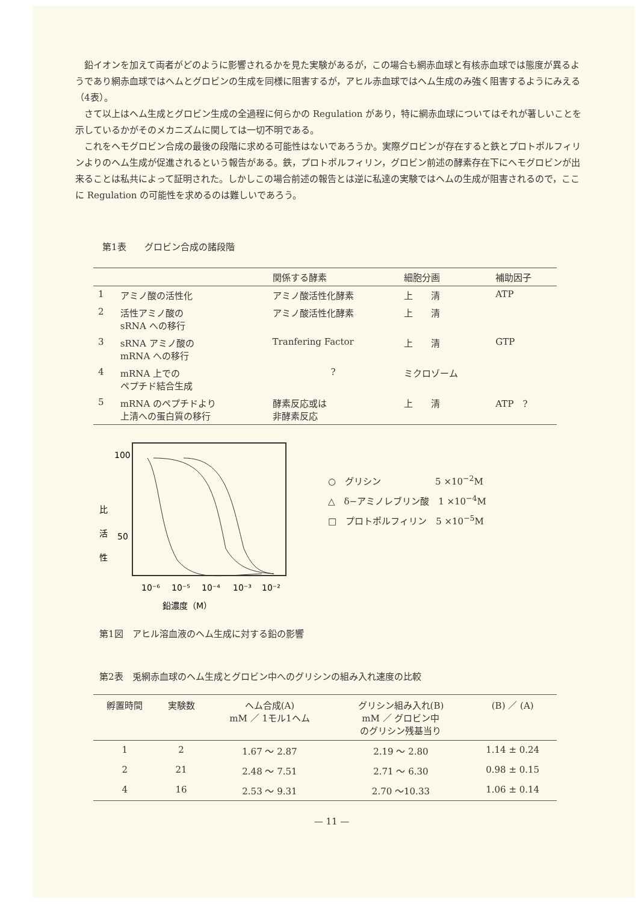鉛イオンを加えて両者がどのように影響されるかを見た実験があるが，この場合も網赤血球と有核赤血球では態度が異るようであり網赤血球ではヘムとグロビンの生成を同様に阻害するが，アヒル赤血球ではヘム生成のみ強く阻害するようにみえる（4表）。
さて以上はヘム生成とグロビン生成の全過程に何らかの Regulation があり，特に網赤血球についてはそれが著しいことを示しているかがそのメカニズムに関しては一切不明である。
これをヘモグロビン合成の最後の段階に求める可能性はないであろうか。実際グロビンが存在すると鉄とプロトポルフィリンよりのヘム生成が促進されるという報告がある。鉄，プロトポルフィリン，グロビン前述の酵素存在下にヘモグロビンが出来ることは私共によって証明された。しかしこの場合前述の報告とは逆に私達の実験ではヘムの生成が阻害されるので，ここに Regulation の可能性を求めるのは難しいであろう。
第1表　　グロビン合成の諸段階
| | | 関係する酵素 | 細胞分画 | 補助因子 |
| --- | --- | --- | --- | --- |
| 1 | アミノ酸の活性化 | アミノ酸活性化酵素 | 上 清 | ATP |
| 2 | 活性アミノ酸の sRNA への移行 | アミノ酸活性化酵素 | 上 清 | |
| 3 | sRNA アミノ酸の mRNA への移行 | Tranfering Factor | 上 清 | GTP |
| 4 | mRNA 上での ペプチド結合生成 | ? | ミクロゾーム | |
| 5 | mRNA のペプチドより 上清への蛋白質の移行 | 酵素反応或は 非酵素反応 | 上 清 | ATP ? |
100
50
比
活
性
10⁻⁶
10⁻⁵
10⁻⁴
10⁻³
10⁻²
鉛濃度（M）
○　グリシン　　　　　　5 ×10<sup>−2</sup>M
△　δ−アミノレブリン酸　1 ×10<sup>−4</sup>M
□　プロトポルフィリン　5 ×10<sup>−5</sup>M
第1図　アヒル溶血液のヘム生成に対する鉛の影響
第2表　兎網赤血球のヘム生成とグロビン中へのグリシンの組み入れ速度の比較
| 孵置時間 | 実験数 | ヘム合成(A) mM ／ 1モル1ヘム | グリシン組み入れ(B) mM ／ グロビン中 のグリシン残基当り | (B) ／ (A) |
| --- | --- | --- | --- | --- |
| 1 | 2 | 1.67 〜 2.87 | 2.19 〜 2.80 | 1.14 ± 0.24 |
| 2 | 21 | 2.48 〜 7.51 | 2.71 〜 6.30 | 0.98 ± 0.15 |
| 4 | 16 | 2.53 〜 9.31 | 2.70 〜10.33 | 1.06 ± 0.14 |
— 11 —